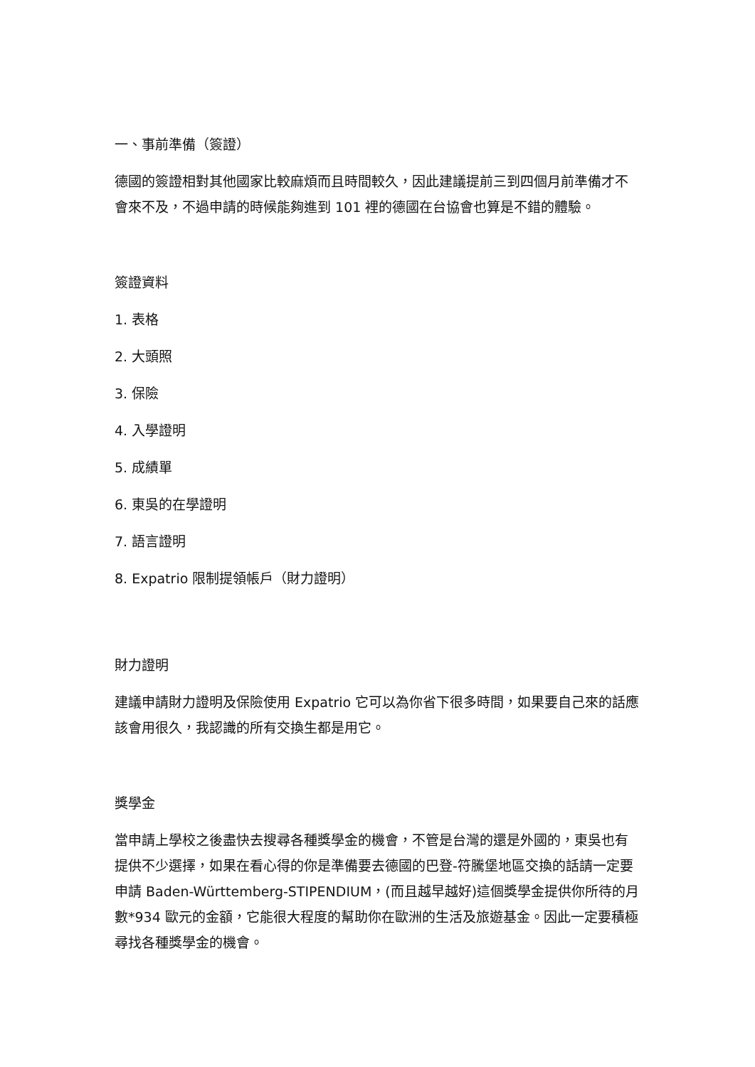一、事前準備（簽證）
德國的簽證相對其他國家比較麻煩而且時間較久，因此建議提前三到四個月前準備才不會來不及，不過申請的時候能夠進到 101 裡的德國在台協會也算是不錯的體驗。
簽證資料
1. 表格
2. 大頭照
3. 保險
4. 入學證明
5. 成績單
6. 東吳的在學證明
7. 語言證明
8. Expatrio 限制提領帳戶（財力證明）
財力證明
建議申請財力證明及保險使用 Expatrio 它可以為你省下很多時間，如果要自己來的話應該會用很久，我認識的所有交換生都是用它。
獎學金
當申請上學校之後盡快去搜尋各種獎學金的機會，不管是台灣的還是外國的，東吳也有提供不少選擇，如果在看心得的你是準備要去德國的巴登-符騰堡地區交換的話請一定要申請 Baden-Württemberg-STIPENDIUM，(而且越早越好)這個獎學金提供你所待的月數*934 歐元的金額，它能很大程度的幫助你在歐洲的生活及旅遊基金。因此一定要積極尋找各種獎學金的機會。